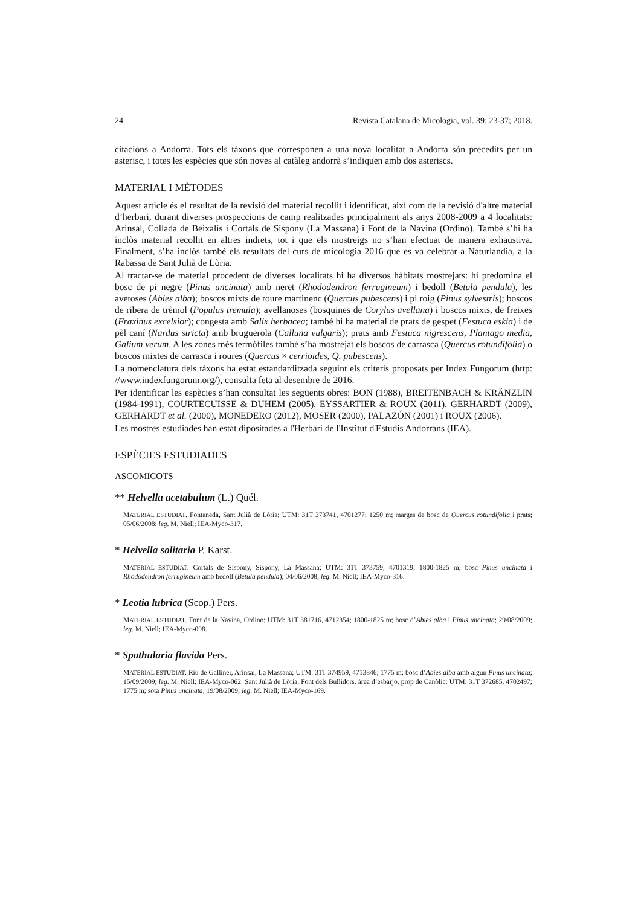24 Revista Catalana de Micologia, vol. 39: 23-37; 2018.
citacions a Andorra. Tots els tàxons que corresponen a una nova localitat a Andorra són precedits per un asterisc, i totes les espècies que són noves al catàleg andorrà s’indiquen amb dos asteriscs.
MATERIAL I MÈTODES
Aquest article és el resultat de la revisió del material recollit i identificat, així com de la revisió d'altre material d’herbari, durant diverses prospeccions de camp realitzades principalment als anys 2008-2009 a 4 localitats: Arinsal, Collada de Beixalís i Cortals de Sispony (La Massana) i Font de la Navina (Ordino). També s’hi ha inclòs material recollit en altres indrets, tot i que els mostreigs no s’han efectuat de manera exhaustiva. Finalment, s’ha inclòs també els resultats del curs de micologia 2016 que es va celebrar a Naturlandia, a la Rabassa de Sant Julià de Lòria.
Al tractar-se de material procedent de diverses localitats hi ha diversos hàbitats mostrejats: hi predomina el bosc de pi negre (Pinus uncinata) amb neret (Rhododendron ferrugineum) i bedoll (Betula pendula), les avetoses (Abies alba); boscos mixts de roure martinenc (Quercus pubescens) i pi roig (Pinus sylvestris); boscos de ribera de trèmol (Populus tremula); avellanoses (bosquines de Corylus avellana) i boscos mixts, de freixes (Fraxinus excelsior); congesta amb Salix herbacea; també hi ha material de prats de gespet (Festuca eskia) i de pèl caní (Nardus stricta) amb bruguerola (Calluna vulgaris); prats amb Festuca nigrescens, Plantago media, Galium verum. A les zones més termòfiles també s’ha mostrejat els boscos de carrasca (Quercus rotundifolia) o boscos mixtes de carrasca i roures (Quercus × cerrioides, Q. pubescens).
La nomenclatura dels tàxons ha estat estandarditzada seguint els criteris proposats per Index Fungorum (http: //www.indexfungorum.org/), consulta feta al desembre de 2016.
Per identificar les espècies s’han consultat les següents obres: BON (1988), BREITENBACH & KRÄNZLIN (1984-1991), COURTECUISSE & DUHEM (2005), EYSSARTIER & ROUX (2011), GERHARDT (2009), GERHARDT et al. (2000), MONEDERO (2012), MOSER (2000), PALAZÓN (2001) i ROUX (2006).
Les mostres estudiades han estat dipositades a l'Herbari de l'Institut d'Estudis Andorrans (IEA).
ESPÈCIES ESTUDIADES
ASCOMICOTS
** Helvella acetabulum (L.) Quél.
MATERIAL ESTUDIAT. Fontaneda, Sant Julià de Lòria; UTM: 31T 373741, 4701277; 1250 m; marges de bosc de Quercus rotundifolia i prats; 05/06/2008; leg. M. Niell; IEA-Myco-317.
* Helvella solitaria P. Karst.
MATERIAL ESTUDIAT. Cortals de Sispony, Sispony, La Massana; UTM: 31T 373759, 4701319; 1800-1825 m; bosc Pinus uncinata i Rhododendron ferrugineum amb bedoll (Betula pendula); 04/06/2008; leg. M. Niell; IEA-Myco-316.
* Leotia lubrica (Scop.) Pers.
MATERIAL ESTUDIAT. Font de la Navina, Ordino; UTM: 31T 381716, 4712354; 1800-1825 m; bosc d’Abies alba i Pinus uncinata; 29/08/2009; leg. M. Niell; IEA-Myco-098.
* Spathularia flavida Pers.
MATERIAL ESTUDIAT. Riu de Galliner, Arinsal, La Massana; UTM: 31T 374959, 4713846; 1775 m; bosc d’Abies alba amb algun Pinus uncinata; 15/09/2009; leg. M. Niell; IEA-Myco-062. Sant Julià de Lòria, Font dels Bullidors, àrea d’esbarjo, prop de Canòlic; UTM: 31T 372685, 4702497; 1775 m; sota Pinus uncinata; 19/08/2009; leg. M. Niell; IEA-Myco-169.